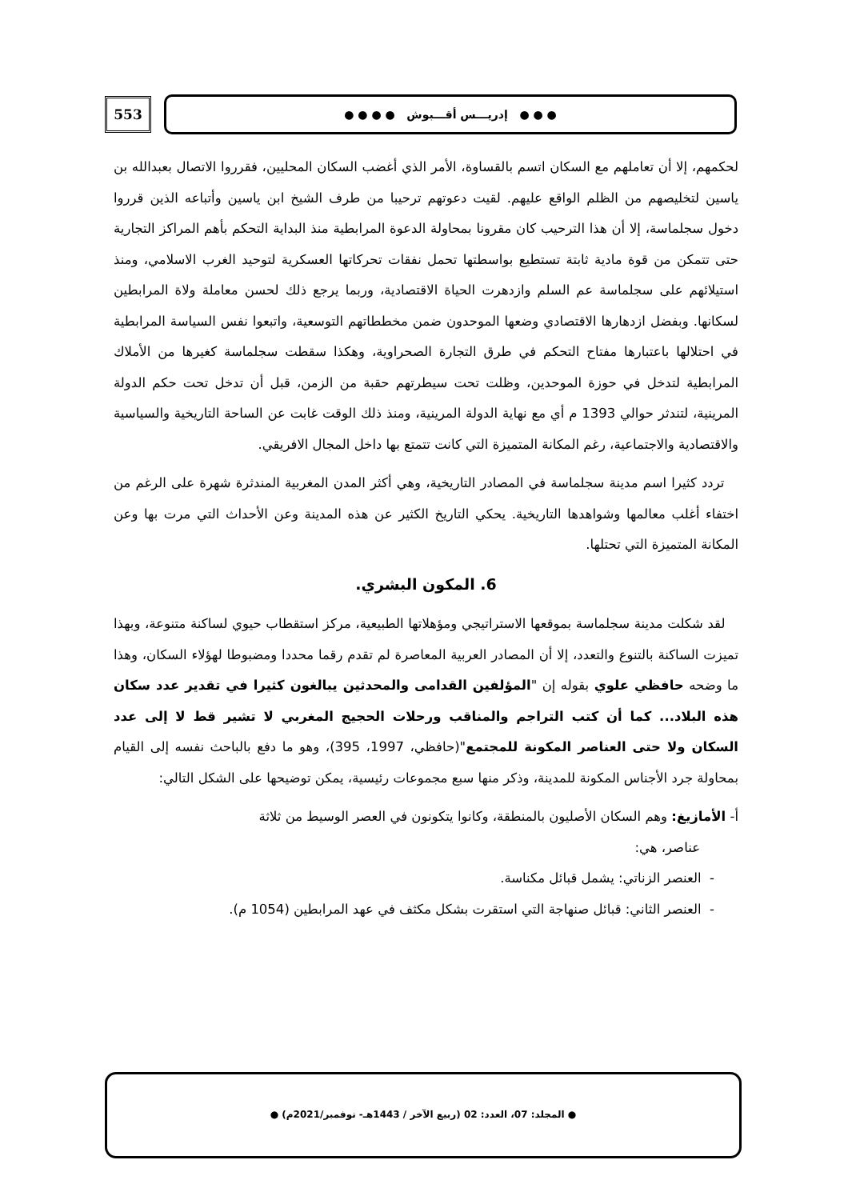553
● ● ● إدريـــس أقـــبوش ● ● ● ●
لحكمهم، إلا أن تعاملهم مع السكان اتسم بالقساوة، الأمر الذي أغضب السكان المحليين، فقرروا الاتصال بعبدالله بن ياسين لتخليصهم من الظلم الواقع عليهم. لقيت دعوتهم ترحيبا من طرف الشيخ ابن ياسين وأتباعه الذين قرروا دخول سجلماسة، إلا أن هذا الترحيب كان مقرونا بمحاولة الدعوة المرابطية منذ البداية التحكم بأهم المراكز التجارية حتى تتمكن من قوة مادية ثابتة تستطيع بواسطتها تحمل نفقات تحركاتها العسكرية لتوحيد الغرب الاسلامي، ومنذ استيلائهم على سجلماسة عم السلم وازدهرت الحياة الاقتصادية، وربما يرجع ذلك لحسن معاملة ولاة المرابطين لسكانها. وبفضل ازدهارها الاقتصادي وضعها الموحدون ضمن مخططاتهم التوسعية، واتبعوا نفس السياسة المرابطية في احتلالها باعتبارها مفتاح التحكم في طرق التجارة الصحراوية، وهكذا سقطت سجلماسة كغيرها من الأملاك المرابطية لتدخل في حوزة الموحدين، وظلت تحت سيطرتهم حقبة من الزمن، قبل أن تدخل تحت حكم الدولة المرينية، لتندثر حوالي 1393 م أي مع نهاية الدولة المرينية، ومنذ ذلك الوقت غابت عن الساحة التاريخية والسياسية والاقتصادية والاجتماعية، رغم المكانة المتميزة التي كانت تتمتع بها داخل المجال الافريقي.
تردد كثيرا اسم مدينة سجلماسة في المصادر التاريخية، وهي أكثر المدن المغربية المندثرة شهرة على الرغم من اختفاء أغلب معالمها وشواهدها التاريخية. يحكي التاريخ الكثير عن هذه المدينة وعن الأحداث التي مرت بها وعن المكانة المتميزة التي تحتلها.
6. المكون البشري.
لقد شكلت مدينة سجلماسة بموقعها الاستراتيجي ومؤهلاتها الطبيعية، مركز استقطاب حيوي لساكنة متنوعة، وبهذا تميزت الساكنة بالتنوع والتعدد، إلا أن المصادر العربية المعاصرة لم تقدم رقما محددا ومضبوطا لهؤلاء السكان، وهذا ما وضحه حافظي علوي بقوله إن "المؤلفين القدامى والمحدثين يبالغون كثيرا في تقدير عدد سكان هذه البلاد... كما أن كتب التراجم والمناقب ورحلات الحجيج المغربي لا تشير قط لا إلى عدد السكان ولا حتى العناصر المكونة للمجتمع"(حافظي، 1997، 395)، وهو ما دفع بالباحث نفسه إلى القيام بمحاولة جرد الأجناس المكونة للمدينة، وذكر منها سبع مجموعات رئيسية، يمكن توضيحها على الشكل التالي:
أ- الأمازيغ: وهم السكان الأصليون بالمنطقة، وكانوا يتكونون في العصر الوسيط من ثلاثة
عناصر، هي:
- العنصر الزناتي: يشمل قبائل مكناسة.
- العنصر الثاني: قبائل صنهاجة التي استقرت بشكل مكثف في عهد المرابطين (1054 م).
● المجلد: 07، العدد: 02 (ربيع الآخر / 1443هـ- نوفمبر/2021م) ●